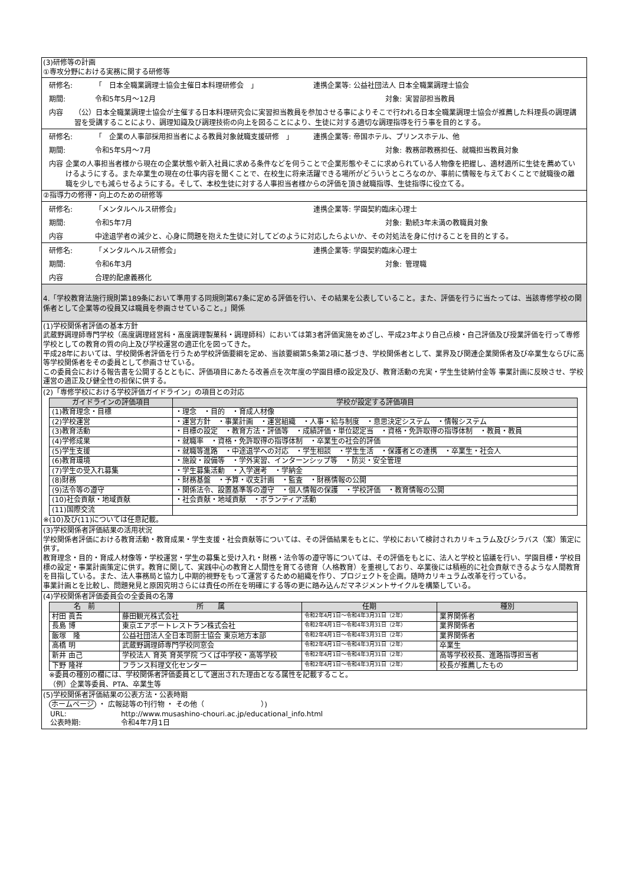(3)研修等の計画
①専攻分野における実務に関する研修等
研修名: 「　日本全職業調理士協会主催日本料理研修会　」 連携企業等: 公益社団法人 日本全職業調理士協会
期間: 令和5年5月～12月 対象: 実習部担当教員
内容 （公）日本全職業調理士協会が主催する日本料理研究会に実習担当教員を参加させる事によりそこで行われる日本全職業調理士協会が推薦した料理長の調理講習を受講することにより、調理知識及び調理技術の向上を図ることにより、生徒に対する適切な調理指導を行う事を目的とする。
研修名: 「　企業の人事部採用担当者による教員対象就職支援研修　」 連携企業等: 帝国ホテル、プリンスホテル、他
期間: 令和5年5月～7月 対象: 教務部教務担任、就職担当教員対象
内容 企業の人事担当者様から現在の企業状態や新入社員に求める条件などを伺うことで企業形態やそこに求められている人物像を把握し、適材適所に生徒を薦めていけるようにする。また卒業生の現在の仕事内容を聞くことで、在校生に将来活躍できる場所がどういうところなのか、事前に情報を与えておくことで就職後の離職を少しでも減らせるようにする。そして、本校生徒に対する人事担当者様からの評価を頂き就職指導、生徒指導に役立てる。
②指導力の修得・向上のための研修等
研修名: 「メンタルヘルス研修会」 連携企業等: 学園契約臨床心理士
期間: 令和5年7月 対象: 勤続3年未満の教職員対象
内容 中途退学者の減少と、心身に問題を抱えた生徒に対してどのように対応したらよいか、その対処法を身に付けることを目的とする。
研修名: 「メンタルヘルス研修会」 連携企業等: 学園契約臨床心理士
期間: 令和6年3月 対象: 管理職
内容 合理的配慮義務化
4.「学校教育法施行規則第189条において準用する同規則第67条に定める評価を行い、その結果を公表していること。また、評価を行うに当たっては、当該専修学校の関係者として企業等の役員又は職員を参画させていること。」関係
(1)学校関係者評価の基本方針
武蔵野調理師専門学校（高度調理経営科・高度調理製菓科・調理師科）においては第3者評価実施をめざし、平成23年より自己点検・自己評価及び授業評価を行って専修学校としての教育の質の向上及び学校運営の適正化を図ってきた。
平成28年においては、学校関係者評価を行うため学校評価要綱を定め、当該要綱第5条第2項に基づき、学校関係者として、業界及び関連企業関係者及び卒業生ならびに高等学校関係者をその委員として参画させている。
この委員会における報告書を公開するとともに、評価項目にあたる改善点を次年度の学園目標の設定及び、教育活動の充実・学生生徒納付金等 事業計画に反映させ、学校運営の適正及び健全性の担保に供する。
(2)「専修学校における学校評価ガイドライン」の項目との対応
| ガイドラインの評価項目 | 学校が設定する評価項目 |
| --- | --- |
| (1)教育理念・目標 | ・理念 ・目的 ・育成人材像 |
| (2)学校運営 | ・運営方針 ・事業計画 ・運営組織 ・人事・給与制度 ・意思決定システム ・情報システム |
| (3)教育活動 | ・目標の設定 ・教育方法・評価等 ・成績評価・単位認定当 ・資格・免許取得の指導体制 ・教員・教員 |
| (4)学修成果 | ・就職率 ・資格・免許取得の指導体制 ・卒業生の社会的評価 |
| (5)学生支援 | ・就職等進路 ・中途退学への対応 ・学生相談 ・学生生活 ・保護者との連携 ・卒業生・社会人 |
| (6)教育環境 | ・施設・設備等 ・学外実習、インターンシップ等 ・防災・安全管理 |
| (7)学生の受入れ募集 | ・学生募集活動 ・入学選考 ・学納金 |
| (8)財務 | ・財務基盤 ・予算・収支計画 ・監査 ・財務情報の公開 |
| (9)法令等の遵守 | ・関係法令、設置基準等の遵守 ・個人情報の保護 ・学校評価 ・教育情報の公開 |
| (10)社会貢献・地域貢献 | ・社会貢献・地域貢献 ・ボランティア活動 |
| (11)国際交流 | |
※(10)及び(11)については任意記載。
(3)学校関係者評価結果の活用状況
学校関係者評価における教育活動・教育成果・学生支援・社会貢献等については、その評価結果をもとに、学校において検討されカリキュラム及びシラバス（案）策定に供す。
教育理念・目的・育成人材像等・学校運営・学生の募集と受け入れ・財務・法令等の遵守等については、その評価をもとに、法人と学校と協議を行い、学園目標・学校目標の設定・事業計画策定に供す。教育に関して、実践中心の教育と人間性を育てる徳育（人格教育）を重視しており、卒業後には積極的に社会貢献できるような人間教育を目指している。また、法人事務局と協力し中期的視野をもって運営するための組織を作り、プロジェクトを企画。随時カリキュラム改革を行っている。
事業計画とを比較し、問題発見と原因究明さらには責任の所在を明確にする等の更に踏み込んだマネジメントサイクルを構築している。
(4)学校関係者評価委員会の全委員の名簿
| 名 前 | 所 属 | 任期 | 種別 |
| --- | --- | --- | --- |
| 村田 眞吾 | 藤田観光株式会社 | 令和2年4月1日～令和4年3月31日（2年） | 業界関係者 |
| 長島 博 | 東京エアポートレストラン株式会社 | 令和2年4月1日～令和4年3月31日（2年） | 業界関係者 |
| 飯塚 隆 | 公益社団法人全日本司厨士協会 東京地方本部 | 令和2年4月1日～令和4年3月31日（2年） | 業界関係者 |
| 高橋 明 | 武蔵野調理師専門学校同窓会 | 令和2年4月1日～令和4年3月31日（2年） | 卒業生 |
| 新井 由己 | 学校法人 育英 育英学院 つくば中学校・高等学校 | 令和2年4月1日～令和4年3月31日（2年） | 高等学校校長、進路指導担当者 |
| 下野 隆祥 | フランス料理文化センター | 令和2年4月1日～令和4年3月31日（2年） | 校長が推薦したもの |
※委員の種別の欄には、学校関係者評価委員として選出された理由となる属性を記載すること。
（例）企業等委員、PTA、卒業生等
(5)学校関係者評価結果の公表方法・公表時期
ホームページ ・ 広報誌等の刊行物 ・ その他（　　　　　　　　）)
URL: http://www.musashino-chouri.ac.jp/educational_info.html
公表時期: 令和4年7月1日